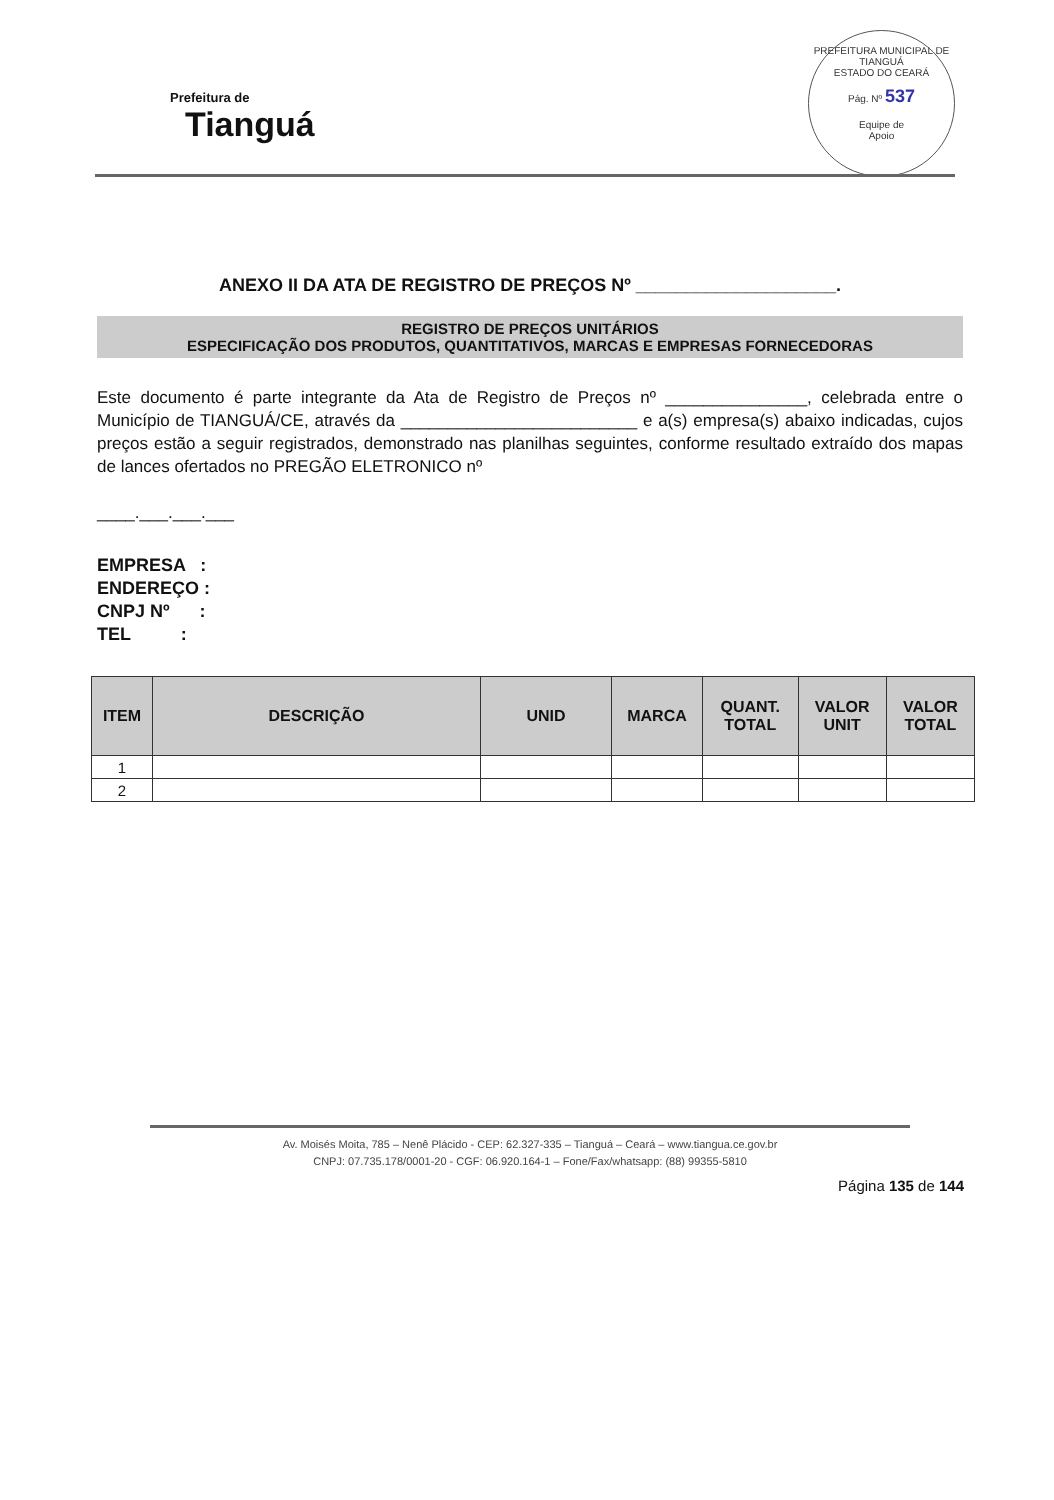Prefeitura de
Tianguá
PREFEITURA MUNICIPAL DE TIANGUÁ
ESTADO DO CEARÁ
Pág. Nº 537
Equipe de
Apoio
ANEXO II DA ATA DE REGISTRO DE PREÇOS Nº ____________________.
REGISTRO DE PREÇOS UNITÁRIOS
ESPECIFICAÇÃO DOS PRODUTOS, QUANTITATIVOS, MARCAS E EMPRESAS FORNECEDORAS
Este documento é parte integrante da Ata de Registro de Preços nº _______________, celebrada entre o Município de TIANGUÁ/CE, através da _________________________ e a(s) empresa(s) abaixo indicadas, cujos preços estão a seguir registrados, demonstrado nas planilhas seguintes, conforme resultado extraído dos mapas de lances ofertados no PREGÃO ELETRONICO nº
____.___.___.___
EMPRESA :
ENDEREÇO :
CNPJ Nº :
TEL :
| ITEM | DESCRIÇÃO | UNID | MARCA | QUANT. TOTAL | VALOR UNIT | VALOR TOTAL |
| --- | --- | --- | --- | --- | --- | --- |
| 1 | | | | | | |
| 2 | | | | | | |
Av. Moisés Moita, 785 – Nenê Plácido - CEP: 62.327-335 – Tianguá – Ceará – www.tiangua.ce.gov.br
CNPJ: 07.735.178/0001-20 - CGF: 06.920.164-1 – Fone/Fax/whatsapp: (88) 99355-5810
Página 135 de 144